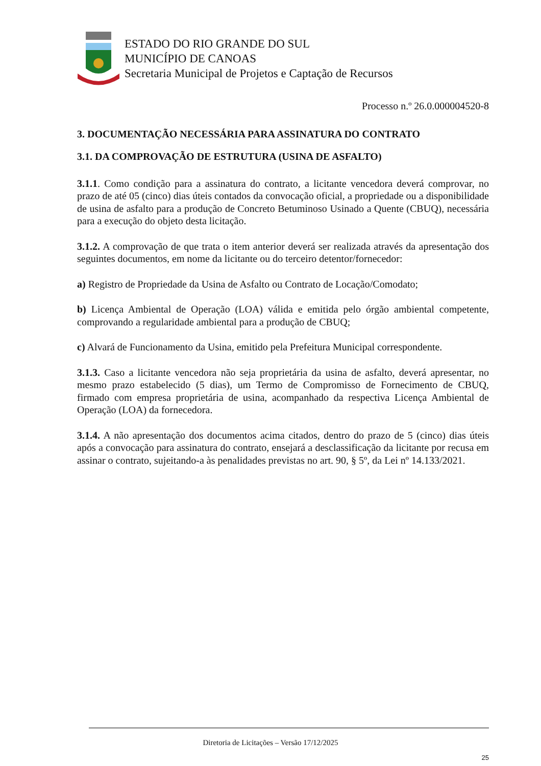ESTADO DO RIO GRANDE DO SUL
MUNICÍPIO DE CANOAS
Secretaria Municipal de Projetos e Captação de Recursos
Processo n.º 26.0.000004520-8
3. DOCUMENTAÇÃO NECESSÁRIA PARA ASSINATURA DO CONTRATO
3.1. DA COMPROVAÇÃO DE ESTRUTURA (USINA DE ASFALTO)
3.1.1. Como condição para a assinatura do contrato, a licitante vencedora deverá comprovar, no prazo de até 05 (cinco) dias úteis contados da convocação oficial, a propriedade ou a disponibilidade de usina de asfalto para a produção de Concreto Betuminoso Usinado a Quente (CBUQ), necessária para a execução do objeto desta licitação.
3.1.2. A comprovação de que trata o item anterior deverá ser realizada através da apresentação dos seguintes documentos, em nome da licitante ou do terceiro detentor/fornecedor:
a) Registro de Propriedade da Usina de Asfalto ou Contrato de Locação/Comodato;
b) Licença Ambiental de Operação (LOA) válida e emitida pelo órgão ambiental competente, comprovando a regularidade ambiental para a produção de CBUQ;
c) Alvará de Funcionamento da Usina, emitido pela Prefeitura Municipal correspondente.
3.1.3. Caso a licitante vencedora não seja proprietária da usina de asfalto, deverá apresentar, no mesmo prazo estabelecido (5 dias), um Termo de Compromisso de Fornecimento de CBUQ, firmado com empresa proprietária de usina, acompanhado da respectiva Licença Ambiental de Operação (LOA) da fornecedora.
3.1.4. A não apresentação dos documentos acima citados, dentro do prazo de 5 (cinco) dias úteis após a convocação para assinatura do contrato, ensejará a desclassificação da licitante por recusa em assinar o contrato, sujeitando-a às penalidades previstas no art. 90, § 5º, da Lei nº 14.133/2021.
Diretoria de Licitações – Versão 17/12/2025
25